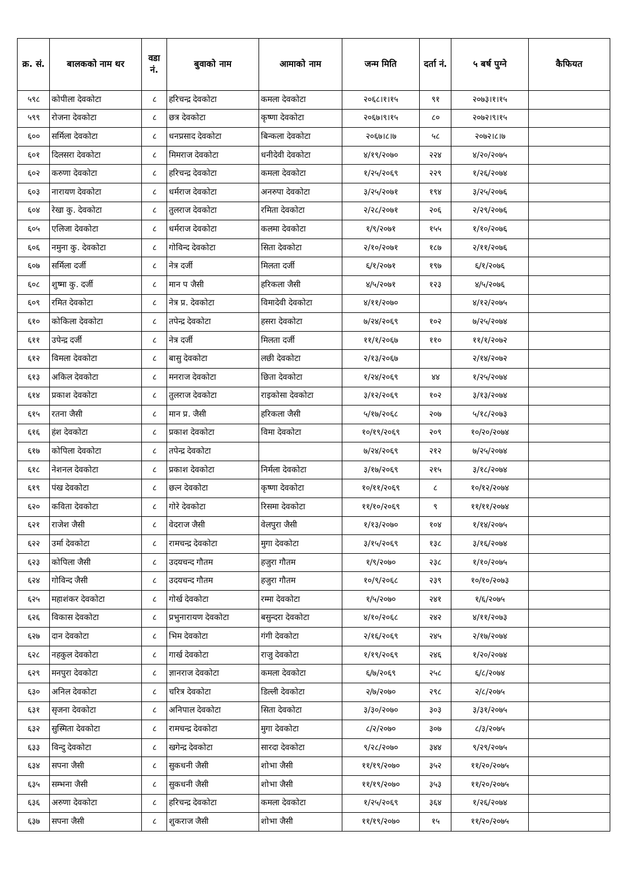| क्र. सं. | बालकको नाम थर | वडा नं. | बुवाको नाम | आमाको नाम | जन्म मिति | दर्ता नं. | ५ बर्ष पुग्ने | कैफियत |
| --- | --- | --- | --- | --- | --- | --- | --- | --- |
| ५९८ | कोपीला देवकोटा | ८ | हरिचन्द्र देवकोटा | कमला देवकोटा | २०६८।१।१५ | ९१ | २०७३।१।१५ | |
| ५९९ | रोजना देवकोटा | ८ | छत्र देवकोटा | कृष्णा देवकोटा | २०६७।९।१५ | ८० | २०७२।९।१५ | |
| ६०० | सर्मिला देवकोटा | ८ | धनप्रसाद देवकोटा | बिन्कला देवकोटा | २०६७।८।७ | ५८ | २०७२।८।७ | |
| ६०१ | दिलसरा देवकोटा | ८ | मिमराज देवकोटा | धनीदेवी देवकोटा | ४/१९/२०७० | २२४ | ४/२०/२०७५ | |
| ६०२ | करुणा देवकोटा | ८ | हरिचन्द्र देवकोटा | कमला देवकोटा | १/२५/२०६९ | २२९ | १/२६/२०७४ | |
| ६०३ | नारायण देवकोटा | ८ | धर्मराज देवकोटा | अनरुपा देवकोटा | ३/२५/२०७१ | १९४ | ३/२५/२०७६ | |
| ६०४ | रेखा कु. देवकोटा | ८ | तुलराज देवकोटा | रमिता देवकोटा | २/२८/२०७१ | २०६ | २/२९/२०७६ | |
| ६०५ | एलिजा देवकोटा | ८ | धर्मराज देवकोटा | कलमा देवकोटा | १/९/२०७१ | १५५ | १/१०/२०७६ | |
| ६०६ | नमुना कु. देवकोटा | ८ | गोविन्द देवकोटा | सिता देवकोटा | २/१०/२०७१ | १८७ | २/११/२०७६ | |
| ६०७ | सर्मिला दर्जी | ८ | नेत्र दर्जी | मिलता दर्जी | ६/१/२०७१ | १९७ | ६/१/२०७६ | |
| ६०८ | शुष्मा कु. दर्जी | ८ | मान प जैसी | हरिकला जैसी | ४/५/२०७१ | १२३ | ४/५/२०७६ | |
| ६०९ | रमित देवकोटा | ८ | नेत्र प्र. देवकोटा | विमादेवी देवकोटा | ४/११/२०७० | | ४/१२/२०७५ | |
| ६१० | कोकिला देवकोटा | ८ | तपेन्द्र देवकोटा | हसरा देवकोटा | ७/२४/२०६९ | १०२ | ७/२५/२०७४ | |
| ६११ | उपेन्द्र दर्जी | ८ | नेत्र दर्जी | मिलता दर्जी | ११/१/२०६७ | ११० | ११/१/२०७२ | |
| ६१२ | विमला देवकोटा | ८ | बासु देवकोटा | लछी देवकोटा | २/१३/२०६७ | | २/१४/२०७२ | |
| ६१३ | अकिल देवकोटा | ८ | मनराज देवकोटा | छिता देवकोटा | १/२४/२०६९ | ४४ | १/२५/२०७४ | |
| ६१४ | प्रकाश देवकोटा | ८ | तुलराज देवकोटा | राइकोसा देवकोटा | ३/१२/२०६९ | १०२ | ३/१३/२०७४ | |
| ६१५ | रतना जैसी | ८ | मान प्र. जैसी | हरिकला जैसी | ५/१७/२०६८ | २०७ | ५/१८/२०७३ | |
| ६१६ | हंश देवकोटा | ८ | प्रकाश देवकोटा | विमा देवकोटा | १०/१९/२०६९ | २०९ | १०/२०/२०७४ | |
| ६१७ | कोपिला देवकोटा | ८ | तपेन्द्र देवकोटा | | ७/२४/२०६९ | २१२ | ७/२५/२०७४ | |
| ६१८ | नेशनल देवकोटा | ८ | प्रकाश देवकोटा | निर्मला देवकोटा | ३/१७/२०६९ | २१५ | ३/१८/२०७४ | |
| ६१९ | पंख देवकोटा | ८ | छत्न देवकोटा | कृष्णा देवकोटा | १०/११/२०६९ | ८ | १०/१२/२०७४ | |
| ६२० | कविता देवकोटा | ८ | गोरे देवकोटा | रिसमा देवकोटा | ११/१०/२०६९ | ९ | ११/११/२०७४ | |
| ६२१ | राजेश जैसी | ८ | वेदराज जैसी | वेलपुरा जैसी | १/१३/२०७० | १०४ | १/१४/२०७५ | |
| ६२२ | उर्मा देवकोटा | ८ | रामचन्द्र देवकोटा | मुगा देवकोटा | ३/१५/२०६९ | १३८ | ३/१६/२०७४ | |
| ६२३ | कोपिला जैसी | ८ | उदयचन्द गौतम | हजुरा गौतम | १/९/२०७० | २३८ | १/१०/२०७५ | |
| ६२४ | गोविन्द जैसी | ८ | उदयचन्द गौतम | हजुरा गौतम | १०/९/२०६८ | २३९ | १०/१०/२०७३ | |
| ६२५ | महाशंकर देवकोटा | ८ | गोर्ख देवकोटा | रम्मा देवकोटा | १/५/२०७० | २४१ | १/६/२०७५ | |
| ६२६ | विकास देवकोटा | ८ | प्रभुनारायण देवकोटा | बसुन्दरा देवकोटा | ४/१०/२०६८ | २४२ | ४/११/२०७३ | |
| ६२७ | दान देवकोटा | ८ | भिम देवकोटा | गंगी देवकोटा | २/१६/२०६९ | २४५ | २/१७/२०७४ | |
| ६२८ | नहकुल देवकोटा | ८ | गार्ख देवकोटा | राजु देवकोटा | १/१९/२०६९ | २४६ | १/२०/२०७४ | |
| ६२९ | मनपुरा देवकोटा | ८ | ज्ञानराज देवकोटा | कमला देवकोटा | ६/७/२०६९ | २५८ | ६/८/२०७४ | |
| ६३० | अनिल देवकोटा | ८ | चरित्र देवकोटा | डिल्ली देवकोटा | २/७/२०७० | २९८ | २/८/२०७५ | |
| ६३१ | सृजना देवकोटा | ८ | अनिपाल देवकोटा | सिता देवकोटा | ३/३०/२०७० | ३०३ | ३/३१/२०७५ | |
| ६३२ | सुस्मिता देवकोटा | ८ | रामचन्द्र देवकोटा | मुगा देवकोटा | ८/२/२०७० | ३०७ | ८/३/२०७५ | |
| ६३३ | विन्दु देवकोटा | ८ | खगेन्द्र देवकोटा | सारदा देवकोटा | ९/२८/२०७० | ३४४ | ९/२९/२०७५ | |
| ६३४ | सपना जैसी | ८ | सुकधनी जैसी | शोभा जैसी | ११/१९/२०७० | ३५२ | ११/२०/२०७५ | |
| ६३५ | सम्भना जैसी | ८ | सुकधनी जैसी | शोभा जैसी | ११/१९/२०७० | ३५३ | ११/२०/२०७५ | |
| ६३६ | अरुणा देवकोटा | ८ | हरिचन्द्र देवकोटा | कमला देवकोटा | १/२५/२०६९ | ३६४ | १/२६/२०७४ | |
| ६३७ | सपना जैसी | ८ | शुकराज जैसी | शोभा जैसी | ११/१९/२०७० | १५ | ११/२०/२०७५ | |